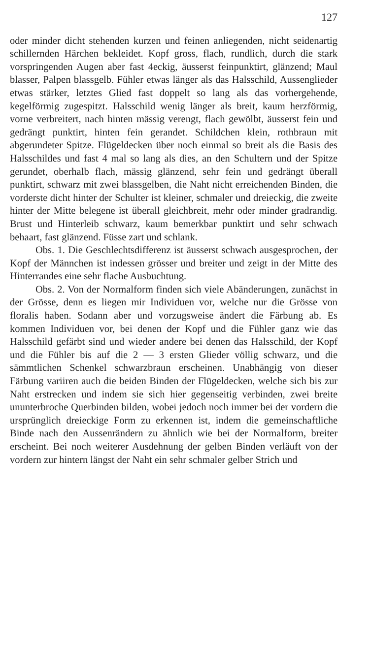127
oder minder dicht stehenden kurzen und feinen anliegenden, nicht seidenartig schillernden Härchen bekleidet. Kopf gross, flach, rundlich, durch die stark vorspringenden Augen aber fast 4eckig, äusserst feinpunktirt, glänzend; Maul blasser, Palpen blassgelb. Fühler etwas länger als das Halsschild, Aussenglieder etwas stärker, letztes Glied fast doppelt so lang als das vorhergehende, kegelförmig zugespitzt. Halsschild wenig länger als breit, kaum herzförmig, vorne verbreitert, nach hinten mässig verengt, flach gewölbt, äusserst fein und gedrängt punktirt, hinten fein gerandet. Schildchen klein, rothbraun mit abgerundeter Spitze. Flügeldecken über noch einmal so breit als die Basis des Halsschildes und fast 4 mal so lang als dies, an den Schultern und der Spitze gerundet, oberhalb flach, mässig glänzend, sehr fein und gedrängt überall punktirt, schwarz mit zwei blassgelben, die Naht nicht erreichenden Binden, die vorderste dicht hinter der Schulter ist kleiner, schmaler und dreieckig, die zweite hinter der Mitte belegene ist überall gleichbreit, mehr oder minder gradrandig. Brust und Hinterleib schwarz, kaum bemerkbar punktirt und sehr schwach behaart, fast glänzend. Füsse zart und schlank.
Obs. 1. Die Geschlechtsdifferenz ist äusserst schwach ausgesprochen, der Kopf der Männchen ist indessen grösser und breiter und zeigt in der Mitte des Hinterrandes eine sehr flache Ausbuchtung.
Obs. 2. Von der Normalform finden sich viele Abänderungen, zunächst in der Grösse, denn es liegen mir Individuen vor, welche nur die Grösse von floralis haben. Sodann aber und vorzugsweise ändert die Färbung ab. Es kommen Individuen vor, bei denen der Kopf und die Fühler ganz wie das Halsschild gefärbt sind und wieder andere bei denen das Halsschild, der Kopf und die Fühler bis auf die 2 — 3 ersten Glieder völlig schwarz, und die sämmtlichen Schenkel schwarzbraun erscheinen. Unabhängig von dieser Färbung variiren auch die beiden Binden der Flügeldecken, welche sich bis zur Naht erstrecken und indem sie sich hier gegenseitig verbinden, zwei breite ununterbroche Querbinden bilden, wobei jedoch noch immer bei der vordern die ursprünglich dreieckige Form zu erkennen ist, indem die gemeinschaftliche Binde nach den Aussenrändern zu ähnlich wie bei der Normalform, breiter erscheint. Bei noch weiterer Ausdehnung der gelben Binden verläuft von der vordern zur hintern längst der Naht ein sehr schmaler gelber Strich und